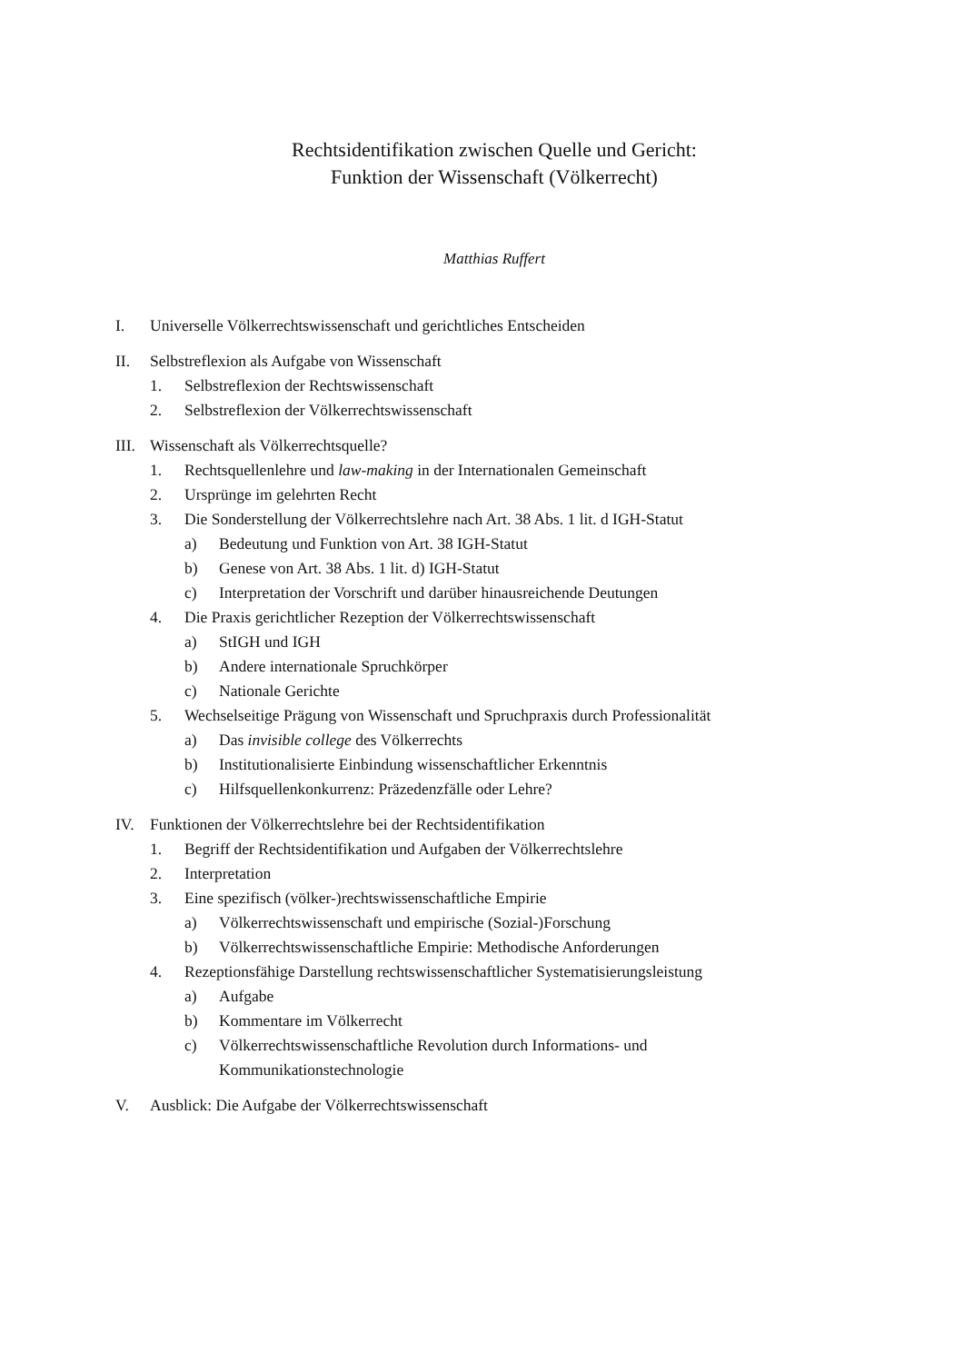Rechtsidentifikation zwischen Quelle und Gericht:
Funktion der Wissenschaft (Völkerrecht)
Matthias Ruffert
I. Universelle Völkerrechtswissenschaft und gerichtliches Entscheiden
II. Selbstreflexion als Aufgabe von Wissenschaft
1. Selbstreflexion der Rechtswissenschaft
2. Selbstreflexion der Völkerrechtswissenschaft
III. Wissenschaft als Völkerrechtsquelle?
1. Rechtsquellenlehre und law-making in der Internationalen Gemeinschaft
2. Ursprünge im gelehrten Recht
3. Die Sonderstellung der Völkerrechtslehre nach Art. 38 Abs. 1 lit. d IGH-Statut
a) Bedeutung und Funktion von Art. 38 IGH-Statut
b) Genese von Art. 38 Abs. 1 lit. d) IGH-Statut
c) Interpretation der Vorschrift und darüber hinausreichende Deutungen
4. Die Praxis gerichtlicher Rezeption der Völkerrechtswissenschaft
a) StIGH und IGH
b) Andere internationale Spruchkörper
c) Nationale Gerichte
5. Wechselseitige Prägung von Wissenschaft und Spruchpraxis durch Professionalität
a) Das invisible college des Völkerrechts
b) Institutionalisierte Einbindung wissenschaftlicher Erkenntnis
c) Hilfsquellenkonkurrenz: Präzedenzfälle oder Lehre?
IV. Funktionen der Völkerrechtslehre bei der Rechtsidentifikation
1. Begriff der Rechtsidentifikation und Aufgaben der Völkerrechtslehre
2. Interpretation
3. Eine spezifisch (völker-)rechtswissenschaftliche Empirie
a) Völkerrechtswissenschaft und empirische (Sozial-)Forschung
b) Völkerrechtswissenschaftliche Empirie: Methodische Anforderungen
4. Rezeptionsfähige Darstellung rechtswissenschaftlicher Systematisierungsleistung
a) Aufgabe
b) Kommentare im Völkerrecht
c) Völkerrechtswissenschaftliche Revolution durch Informations- und
Kommunikationstechnologie
V. Ausblick: Die Aufgabe der Völkerrechtswissenschaft